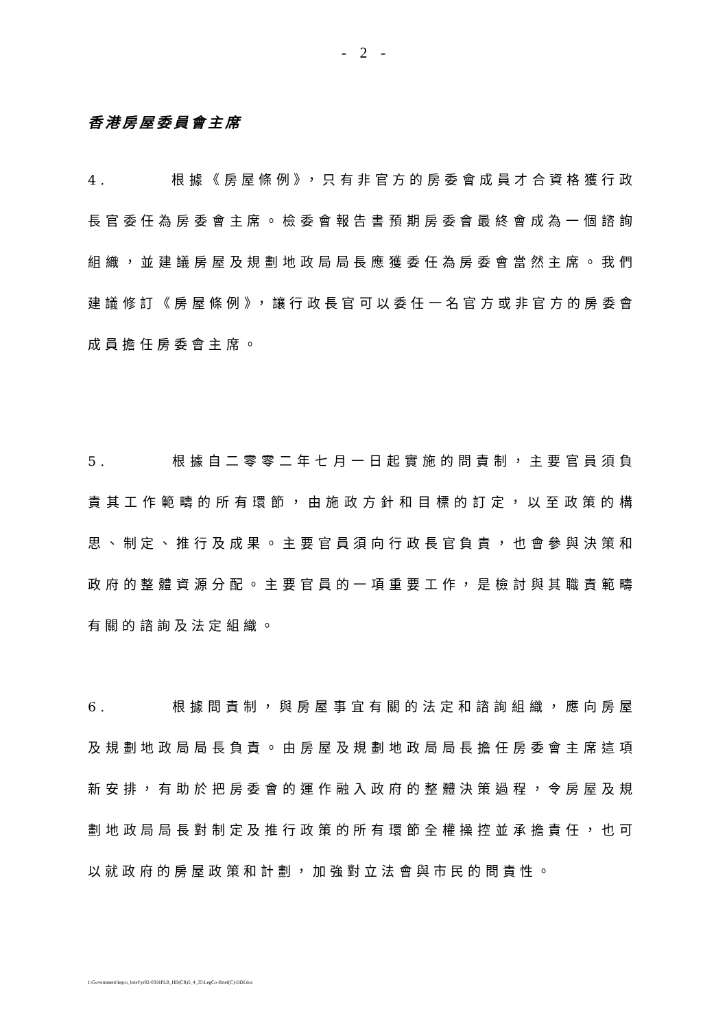- 2 -
香港房屋委員會主席
4. 根據《房屋條例》，只有非官方的房委會成員才合資格獲行政長官委任為房委會主席。檢委會報告書預期房委會最終會成為一個諮詢組織，並建議房屋及規劃地政局局長應獲委任為房委會當然主席。我們建議修訂《房屋條例》，讓行政長官可以委任一名官方或非官方的房委會成員擔任房委會主席。
5. 根據自二零零二年七月一日起實施的問責制，主要官員須負責其工作範疇的所有環節，由施政方針和目標的訂定，以至政策的構思、制定、推行及成果。主要官員須向行政長官負責，也會參與決策和政府的整體資源分配。主要官員的一項重要工作，是檢討與其職責範疇有關的諮詢及法定組織。
6. 根據問責制，與房屋事宜有關的法定和諮詢組織，應向房屋及規劃地政局局長負責。由房屋及規劃地政局局長擔任房委會主席這項新安排，有助於把房委會的運作融入政府的整體決策過程，令房屋及規劃地政局局長對制定及推行政策的所有環節全權操控並承擔責任，也可以就政府的房屋政策和計劃，加強對立法會與市民的問責性。
I:\Government\legco_brief\yr02-03\HPLB_HB(CR)5_4_35\LegCo-Brief(C)-DDI.doc